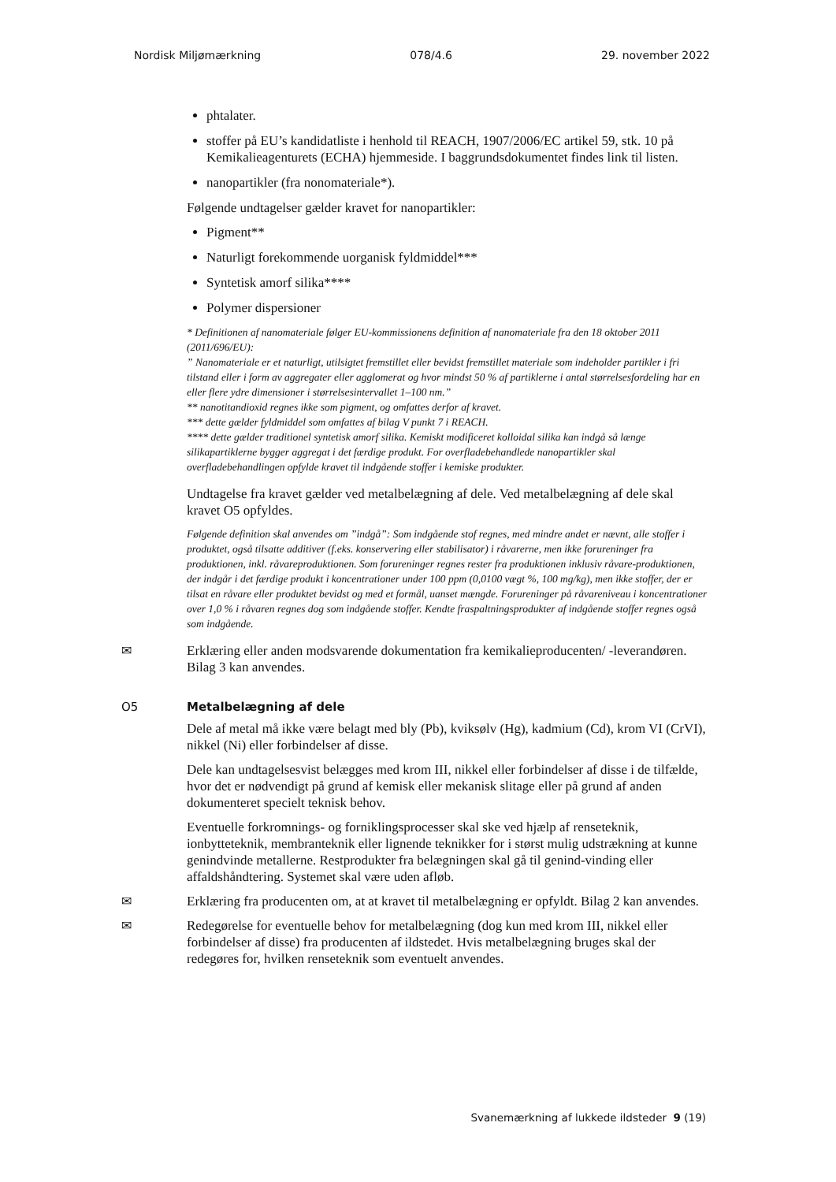Nordisk Miljømærkning 078/4.6 29. november 2022
phtalater.
stoffer på EU’s kandidatliste i henhold til REACH, 1907/2006/EC artikel 59, stk. 10 på Kemikalieagenturets (ECHA) hjemmeside. I baggrundsdokumentet findes link til listen.
nanopartikler (fra nonomateriale*).
Følgende undtagelser gælder kravet for nanopartikler:
Pigment**
Naturligt forekommende uorganisk fyldmiddel***
Syntetisk amorf silika****
Polymer dispersioner
* Definitionen af nanomateriale følger EU-kommissionens definition af nanomateriale fra den 18 oktober 2011 (2011/696/EU):
” Nanomateriale er et naturligt, utilsigtet fremstillet eller bevidst fremstillet materiale som indeholder partikler i fri tilstand eller i form av aggregater eller agglomerat og hvor mindst 50 % af partiklerne i antal størrelsesfordeling har en eller flere ydre dimensioner i størrelsesintervallet 1–100 nm.”
** nanotitandioxid regnes ikke som pigment, og omfattes derfor af kravet.
*** dette gælder fyldmiddel som omfattes af bilag V punkt 7 i REACH.
**** dette gælder traditionel syntetisk amorf silika. Kemiskt modificeret kolloidal silika kan indgå så længe silikapartiklerne bygger aggregat i det færdige produkt. For overfladebehandlede nanopartikler skal overfladebehandlingen opfylde kravet til indgående stoffer i kemiske produkter.
Undtagelse fra kravet gælder ved metalbelægning af dele. Ved metalbelægning af dele skal kravet O5 opfyldes.
Følgende definition skal anvendes om ”indgå”: Som indgående stof regnes, med mindre andet er nævnt, alle stoffer i produktet, også tilsatte additiver (f.eks. konservering eller stabilisator) i råvarerne, men ikke forureninger fra produktionen, inkl. råvareproduktionen. Som forureninger regnes rester fra produktionen inklusiv råvare-produktionen, der indgår i det færdige produkt i koncentrationer under 100 ppm (0,0100 vægt %, 100 mg/kg), men ikke stoffer, der er tilsat en råvare eller produktet bevidst og med et formål, uanset mængde. Forureninger på råvareniveau i koncentrationer over 1,0 % i råvaren regnes dog som indgående stoffer. Kendte fraspaltningsprodukter af indgående stoffer regnes også som indgående.
✉ Erklæring eller anden modsvarende dokumentation fra kemikalieproducenten/ -leverandøren. Bilag 3 kan anvendes.
O5 Metalbelægning af dele
Dele af metal må ikke være belagt med bly (Pb), kviksølv (Hg), kadmium (Cd), krom VI (CrVI), nikkel (Ni) eller forbindelser af disse.
Dele kan undtagelsesvist belægges med krom III, nikkel eller forbindelser af disse i de tilfælde, hvor det er nødvendigt på grund af kemisk eller mekanisk slitage eller på grund af anden dokumenteret specielt teknisk behov.
Eventuelle forkromnings- og forniklingsprocesser skal ske ved hjælp af renseteknik, ionbytteteknik, membranteknik eller lignende teknikker for i størst mulig udstrækning at kunne genindvinde metallerne. Restprodukter fra belægningen skal gå til genind-vinding eller affaldshåndtering. Systemet skal være uden afløb.
✉ Erklæring fra producenten om, at at kravet til metalbelægning er opfyldt. Bilag 2 kan anvendes.
✉ Redegørelse for eventuelle behov for metalbelægning (dog kun med krom III, nikkel eller forbindelser af disse) fra producenten af ildstedet. Hvis metalbelægning bruges skal der redegøres for, hvilken renseteknik som eventuelt anvendes.
Svanemærkning af lukkede ildsteder 9 (19)